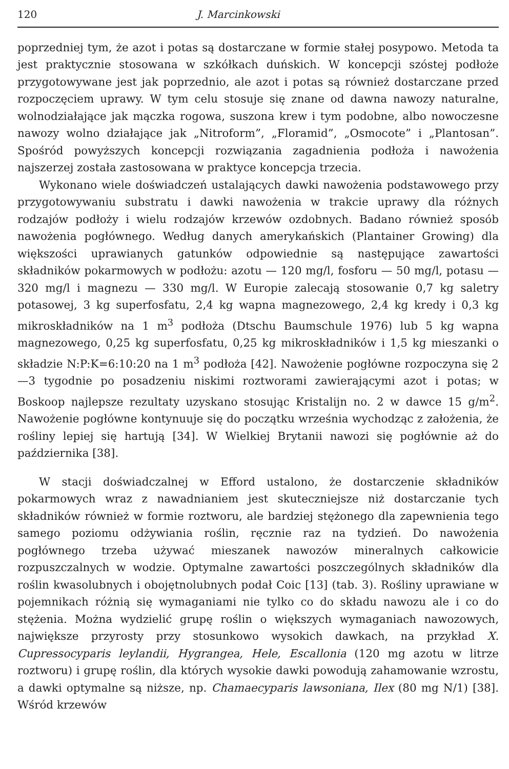120 J. Marcinkowski
poprzedniej tym, że azot i potas są dostarczane w formie stałej posypowo. Metoda ta jest praktycznie stosowana w szkółkach duńskich. W koncepcji szóstej podłoże przygotowywane jest jak poprzednio, ale azot i potas są również dostarczane przed rozpoczęciem uprawy. W tym celu stosuje się znane od dawna nawozy naturalne, wolnodziałające jak mączka rogowa, suszona krew i tym podobne, albo nowoczesne nawozy wolno działające jak „Nitroform”, „Floramid”, „Osmocote” i „Plantosan”. Spośród powyższych koncepcji rozwiązania zagadnienia podłoża i nawożenia najszerzej została zastosowana w praktyce koncepcja trzecia.
Wykonano wiele doświadczeń ustalających dawki nawożenia podstawowego przy przygotowywaniu substratu i dawki nawożenia w trakcie uprawy dla różnych rodzajów podłoży i wielu rodzajów krzewów ozdobnych. Badano również sposób nawożenia pogłównego. Według danych amerykańskich (Plantainer Growing) dla większości uprawianych gatunków odpowiednie są następujące zawartości składników pokarmowych w podłożu: azotu — 120 mg/l, fosforu — 50 mg/l, potasu — 320 mg/l i magnezu — 330 mg/l. W Europie zalecają stosowanie 0,7 kg saletry potasowej, 3 kg superfosfatu, 2,4 kg wapna magnezowego, 2,4 kg kredy i 0,3 kg mikroskładników na 1 m<sup>3</sup> podłoża (Dtschu Baumschule 1976) lub 5 kg wapna magnezowego, 0,25 kg superfosfatu, 0,25 kg mikroskładników i 1,5 kg mieszanki o składzie N:P:K=6:10:20 na 1 m<sup>3</sup> podłoża [42]. Nawożenie pogłówne rozpoczyna się 2—3 tygodnie po posadzeniu niskimi roztworami zawierającymi azot i potas; w Boskoop najlepsze rezultaty uzyskano stosując Kristalijn no. 2 w dawce 15 g/m<sup>2</sup>. Nawożenie pogłówne kontynuuje się do początku września wychodząc z założenia, że rośliny lepiej się hartują [34]. W Wielkiej Brytanii nawozi się pogłównie aż do października [38].
W stacji doświadczalnej w Efford ustalono, że dostarczenie składników pokarmowych wraz z nawadnianiem jest skuteczniejsze niż dostarczanie tych składników również w formie roztworu, ale bardziej stężonego dla zapewnienia tego samego poziomu odżywiania roślin, ręcznie raz na tydzień. Do nawożenia pogłównego trzeba używać mieszanek nawozów mineralnych całkowicie rozpuszczalnych w wodzie. Optymalne zawartości poszczególnych składników dla roślin kwasolubnych i obojętnolubnych podał Coic [13] (tab. 3). Rośliny uprawiane w pojemnikach różnią się wymaganiami nie tylko co do składu nawozu ale i co do stężenia. Można wydzielić grupę roślin o większych wymaganiach nawozowych, największe przyrosty przy stosunkowo wysokich dawkach, na przykład X. Cupressocyparis leylandii, Hygrangea, Hele, Escallonia (120 mg azotu w litrze roztworu) i grupę roślin, dla których wysokie dawki powodują zahamowanie wzrostu, a dawki optymalne są niższe, np. Chamaecyparis lawsoniana, Ilex (80 mg N/1) [38]. Wśród krzewów